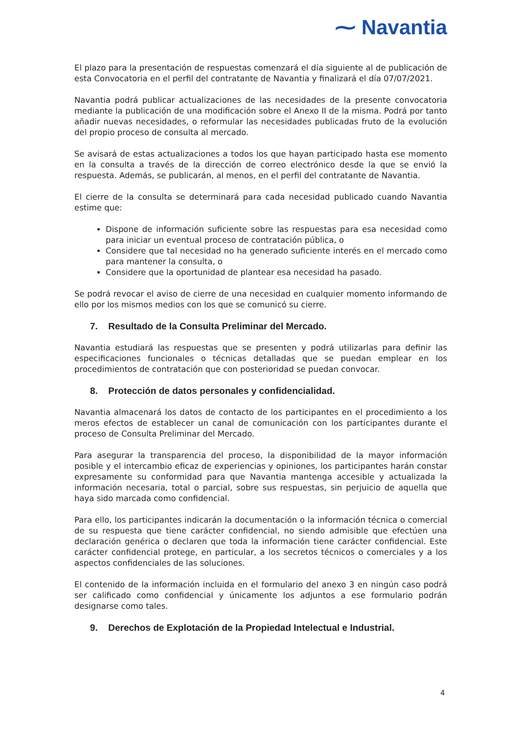⁓ Navantia
El plazo para la presentación de respuestas comenzará el día siguiente al de publicación de esta Convocatoria en el perfil del contratante de Navantia y finalizará el día 07/07/2021.
Navantia podrá publicar actualizaciones de las necesidades de la presente convocatoria mediante la publicación de una modificación sobre el Anexo II de la misma. Podrá por tanto añadir nuevas necesidades, o reformular las necesidades publicadas fruto de la evolución del propio proceso de consulta al mercado.
Se avisará de estas actualizaciones a todos los que hayan participado hasta ese momento en la consulta a través de la dirección de correo electrónico desde la que se envió la respuesta. Además, se publicarán, al menos, en el perfil del contratante de Navantia.
El cierre de la consulta se determinará para cada necesidad publicado cuando Navantia estime que:
Dispone de información suficiente sobre las respuestas para esa necesidad como para iniciar un eventual proceso de contratación pública, o
Considere que tal necesidad no ha generado suficiente interés en el mercado como para mantener la consulta, o
Considere que la oportunidad de plantear esa necesidad ha pasado.
Se podrá revocar el aviso de cierre de una necesidad en cualquier momento informando de ello por los mismos medios con los que se comunicó su cierre.
7. Resultado de la Consulta Preliminar del Mercado.
Navantia estudiará las respuestas que se presenten y podrá utilizarlas para definir las especificaciones funcionales o técnicas detalladas que se puedan emplear en los procedimientos de contratación que con posterioridad se puedan convocar.
8. Protección de datos personales y confidencialidad.
Navantia almacenará los datos de contacto de los participantes en el procedimiento a los meros efectos de establecer un canal de comunicación con los participantes durante el proceso de Consulta Preliminar del Mercado.
Para asegurar la transparencia del proceso, la disponibilidad de la mayor información posible y el intercambio eficaz de experiencias y opiniones, los participantes harán constar expresamente su conformidad para que Navantia mantenga accesible y actualizada la información necesaria, total o parcial, sobre sus respuestas, sin perjuicio de aquella que haya sido marcada como confidencial.
Para ello, los participantes indicarán la documentación o la información técnica o comercial de su respuesta que tiene carácter confidencial, no siendo admisible que efectúen una declaración genérica o declaren que toda la información tiene carácter confidencial. Este carácter confidencial protege, en particular, a los secretos técnicos o comerciales y a los aspectos confidenciales de las soluciones.
El contenido de la información incluida en el formulario del anexo 3 en ningún caso podrá ser calificado como confidencial y únicamente los adjuntos a ese formulario podrán designarse como tales.
9. Derechos de Explotación de la Propiedad Intelectual e Industrial.
4